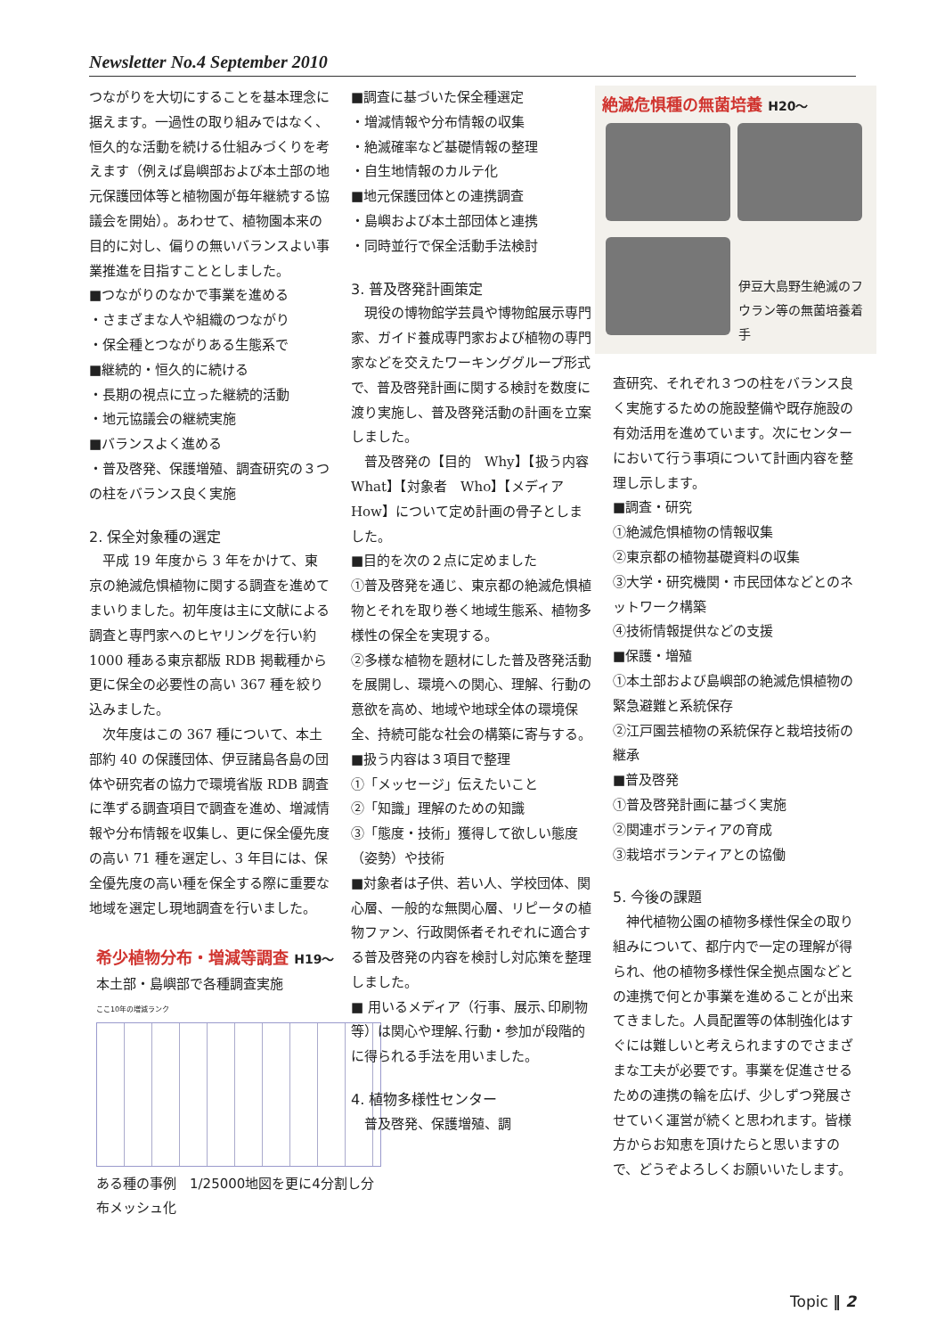Newsletter No.4 September 2010
つながりを大切にすることを基本理念に据えます。一過性の取り組みではなく、恒久的な活動を続ける仕組みづくりを考えます（例えば島嶼部および本土部の地元保護団体等と植物園が毎年継続する協議会を開始）。あわせて、植物園本来の目的に対し、偏りの無いバランスよい事業推進を目指すこととしました。
■つながりのなかで事業を進める
・さまざまな人や組織のつながり
・保全種とつながりある生態系で
■継続的・恒久的に続ける
・長期の視点に立った継続的活動
・地元協議会の継続実施
■バランスよく進める
・普及啓発、保護増殖、調査研究の３つの柱をバランス良く実施
2. 保全対象種の選定
　平成 19 年度から 3 年をかけて、東京の絶滅危惧植物に関する調査を進めてまいりました。初年度は主に文献による調査と専門家へのヒヤリングを行い約 1000 種ある東京都版 RDB 掲載種から更に保全の必要性の高い 367 種を絞り込みました。
　次年度はこの 367 種について、本土部約 40 の保護団体、伊豆諸島各島の団体や研究者の協力で環境省版 RDB 調査に準ずる調査項目で調査を進め、増減情報や分布情報を収集し、更に保全優先度の高い 71 種を選定し、3 年目には、保全優先度の高い種を保全する際に重要な地域を選定し現地調査を行いました。
希少植物分布・増減等調査 H19～
本土部・島嶼部で各種調査実施
ここ10年の増減ランク
ある種の事例　1/25000地図を更に4分割し分布メッシュ化
■調査に基づいた保全種選定
・増減情報や分布情報の収集
・絶滅確率など基礎情報の整理
・自生地情報のカルテ化
■地元保護団体との連携調査
・島嶼および本土部団体と連携
・同時並行で保全活動手法検討
3. 普及啓発計画策定
　現役の博物館学芸員や博物館展示専門家、ガイド養成専門家および植物の専門家などを交えたワーキンググループ形式で、普及啓発計画に関する検討を数度に渡り実施し、普及啓発活動の計画を立案しました。
　普及啓発の【目的　Why】【扱う内容　What】【対象者　Who】【メディア　How】について定め計画の骨子としました。
■目的を次の２点に定めました
①普及啓発を通じ、東京都の絶滅危惧植物とそれを取り巻く地域生態系、植物多様性の保全を実現する。
②多様な植物を題材にした普及啓発活動を展開し、環境への関心、理解、行動の意欲を高め、地域や地球全体の環境保全、持続可能な社会の構築に寄与する。
■扱う内容は３項目で整理
①「メッセージ」伝えたいこと
②「知識」理解のための知識
③「態度・技術」獲得して欲しい態度（姿勢）や技術
■対象者は子供、若い人、学校団体、関心層、一般的な無関心層、リピータの植物ファン、行政関係者それぞれに適合する普及啓発の内容を検討し対応策を整理しました。
■ 用いるメディア（行事、展示､印刷物等）は関心や理解､行動・参加が段階的に得られる手法を用いました。
4. 植物多様性センター
　普及啓発、保護増殖、調
絶滅危惧種の無菌培養 H20～
伊豆大島野生絶滅のフウラン等の無菌培養着手
査研究、それぞれ３つの柱をバランス良く実施するための施設整備や既存施設の有効活用を進めています。次にセンターにおいて行う事項について計画内容を整理し示します。
■調査・研究
①絶滅危惧植物の情報収集
②東京都の植物基礎資料の収集
③大学・研究機関・市民団体などとのネットワーク構築
④技術情報提供などの支援
■保護・増殖
①本土部および島嶼部の絶滅危惧植物の緊急避難と系統保存
②江戸園芸植物の系統保存と栽培技術の継承
■普及啓発
①普及啓発計画に基づく実施
②関連ボランティアの育成
③栽培ボランティアとの協働
5. 今後の課題
　神代植物公園の植物多様性保全の取り組みについて、都庁内で一定の理解が得られ、他の植物多様性保全拠点園などとの連携で何とか事業を進めることが出来てきました。人員配置等の体制強化はすぐには難しいと考えられますのでさまざまな工夫が必要です。事業を促進させるための連携の輪を広げ、少しずつ発展させていく運営が続くと思われます。皆様方からお知恵を頂けたらと思いますので、どうぞよろしくお願いいたします。
Topic ‖ 2